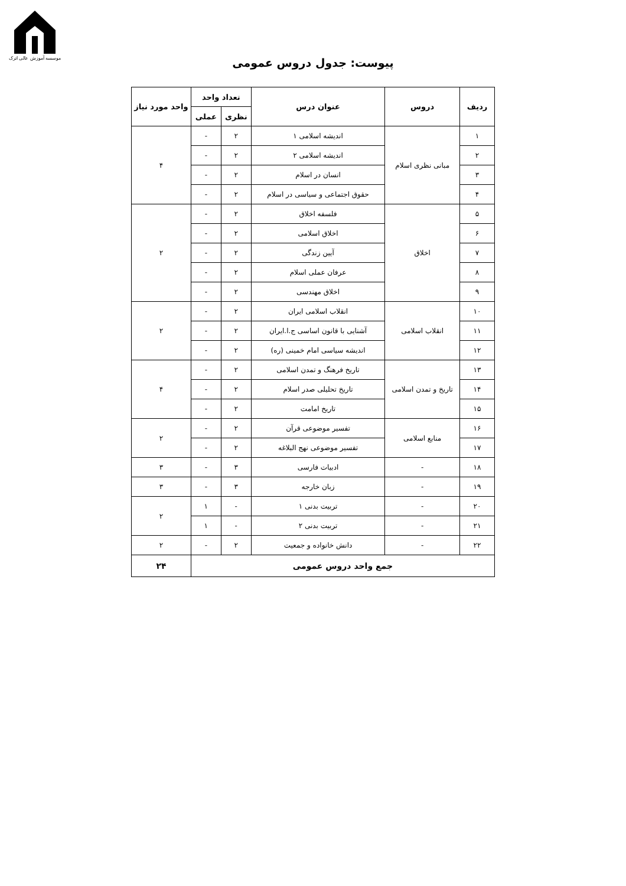موسسه آموزش عالی اترک
پیوست: جدول دروس عمومی
| ردیف | دروس | عنوان درس | تعداد واحد | | واحد مورد نیاز |
| --- | --- | --- | --- | --- | --- |
| | | | نظری | عملی | |
| ۱ | مبانی نظری اسلام | اندیشه اسلامی ۱ | ۲ | - | ۴ |
| ۲ | | اندیشه اسلامی ۲ | ۲ | - | |
| ۳ | | انسان در اسلام | ۲ | - | |
| ۴ | | حقوق اجتماعی و سیاسی در اسلام | ۲ | - | |
| ۵ | اخلاق | فلسفه اخلاق | ۲ | - | ۲ |
| ۶ | | اخلاق اسلامی | ۲ | - | |
| ۷ | | آیین زندگی | ۲ | - | |
| ۸ | | عرفان عملی اسلام | ۲ | - | |
| ۹ | | اخلاق مهندسی | ۲ | - | |
| ۱۰ | انقلاب اسلامی | انقلاب اسلامی ایران | ۲ | - | ۲ |
| ۱۱ | | آشنایی با قانون اساسی ج.ا.ایران | ۲ | - | |
| ۱۲ | | اندیشه سیاسی امام خمینی (ره) | ۲ | - | |
| ۱۳ | تاریخ و تمدن اسلامی | تاریخ فرهنگ و تمدن اسلامی | ۲ | - | ۴ |
| ۱۴ | | تاریخ تحلیلی صدر اسلام | ۲ | - | |
| ۱۵ | | تاریخ امامت | ۲ | - | |
| ۱۶ | منابع اسلامی | تفسیر موضوعی قرآن | ۲ | - | ۲ |
| ۱۷ | | تفسیر موضوعی نهج البلاغه | ۲ | - | |
| ۱۸ | - | ادبیات فارسی | ۳ | - | ۳ |
| ۱۹ | - | زبان خارجه | ۳ | - | ۳ |
| ۲۰ | - | تربیت بدنی ۱ | - | ۱ | ۲ |
| ۲۱ | - | تربیت بدنی ۲ | - | ۱ | |
| ۲۲ | - | دانش خانواده و جمعیت | ۲ | - | ۲ |
| جمع واحد دروس عمومی | | | | | ۲۴ |